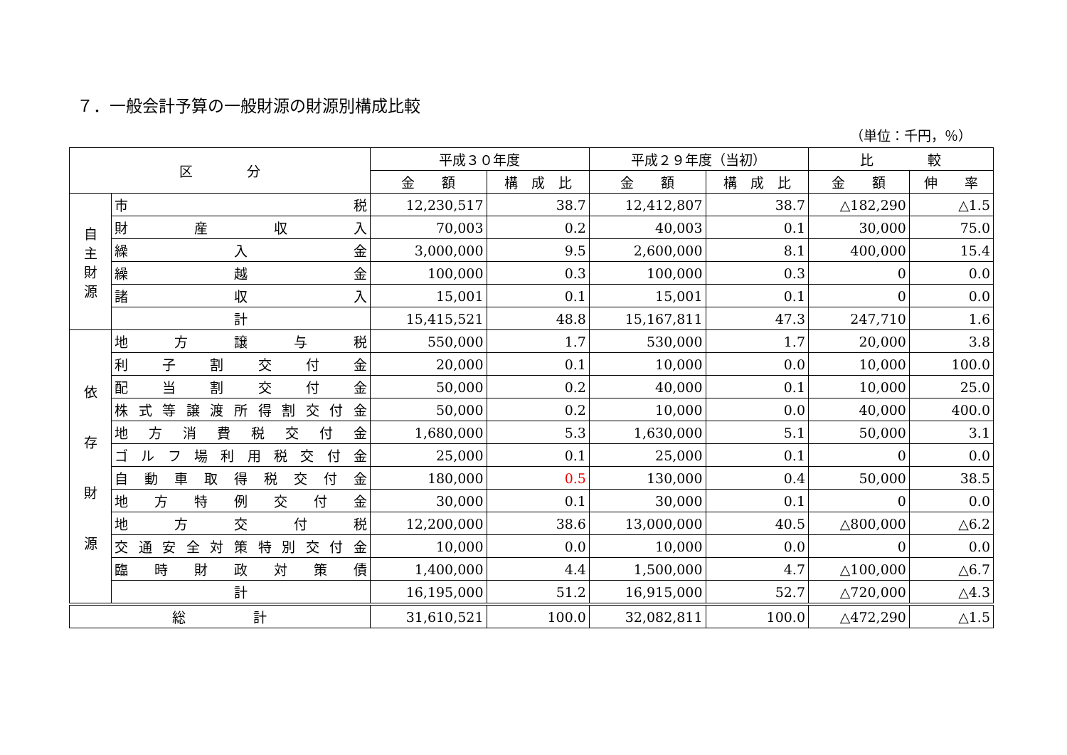７．一般会計予算の一般財源の財源別構成比較
（単位：千円，％）
| 区 分 | | 平成３０年度 | | 平成２９年度（当初） | | 比 較 | |
| --- | --- | --- | --- | --- | --- | --- | --- |
| | | 金 額 | 構 成 比 | 金 額 | 構 成 比 | 金 額 | 伸 率 |
| 自 主 財 源 | 市 税 | 12,230,517 | 38.7 | 12,412,807 | 38.7 | △182,290 | △1.5 |
| | 財 産 収 入 | 70,003 | 0.2 | 40,003 | 0.1 | 30,000 | 75.0 |
| | 繰 入 金 | 3,000,000 | 9.5 | 2,600,000 | 8.1 | 400,000 | 15.4 |
| | 繰 越 金 | 100,000 | 0.3 | 100,000 | 0.3 | 0 | 0.0 |
| | 諸 収 入 | 15,001 | 0.1 | 15,001 | 0.1 | 0 | 0.0 |
| | 計 | 15,415,521 | 48.8 | 15,167,811 | 47.3 | 247,710 | 1.6 |
| 依 存 財 源 | 地 方 譲 与 税 | 550,000 | 1.7 | 530,000 | 1.7 | 20,000 | 3.8 |
| | 利 子 割 交 付 金 | 20,000 | 0.1 | 10,000 | 0.0 | 10,000 | 100.0 |
| | 配 当 割 交 付 金 | 50,000 | 0.2 | 40,000 | 0.1 | 10,000 | 25.0 |
| | 株式等譲渡所得割交付金 | 50,000 | 0.2 | 10,000 | 0.0 | 40,000 | 400.0 |
| | 地 方 消 費 税 交 付 金 | 1,680,000 | 5.3 | 1,630,000 | 5.1 | 50,000 | 3.1 |
| | ゴ ル フ 場 利 用 税 交 付 金 | 25,000 | 0.1 | 25,000 | 0.1 | 0 | 0.0 |
| | 自 動 車 取 得 税 交 付 金 | 180,000 | 0.5 | 130,000 | 0.4 | 50,000 | 38.5 |
| | 地 方 特 例 交 付 金 | 30,000 | 0.1 | 30,000 | 0.1 | 0 | 0.0 |
| | 地 方 交 付 税 | 12,200,000 | 38.6 | 13,000,000 | 40.5 | △800,000 | △6.2 |
| | 交通安全対策特別交付金 | 10,000 | 0.0 | 10,000 | 0.0 | 0 | 0.0 |
| | 臨 時 財 政 対 策 債 | 1,400,000 | 4.4 | 1,500,000 | 4.7 | △100,000 | △6.7 |
| | 計 | 16,195,000 | 51.2 | 16,915,000 | 52.7 | △720,000 | △4.3 |
| 総 計 | | 31,610,521 | 100.0 | 32,082,811 | 100.0 | △472,290 | △1.5 |